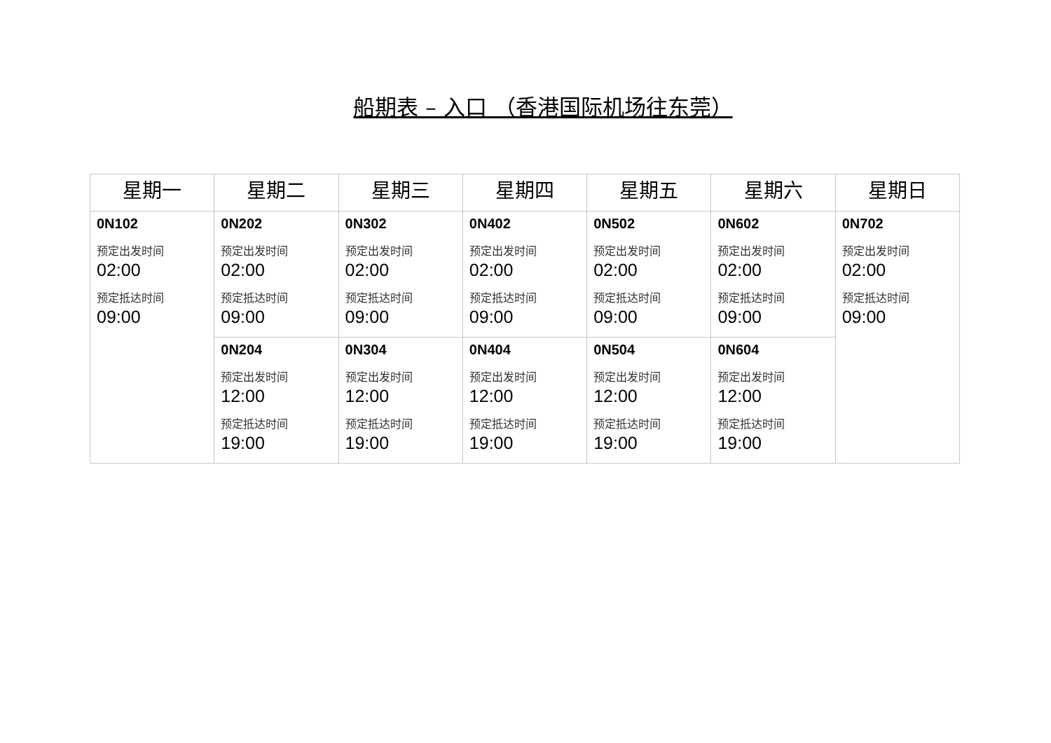船期表 – 入口 （香港国际机场往东莞）
| 星期一 | 星期二 | 星期三 | 星期四 | 星期五 | 星期六 | 星期日 |
| --- | --- | --- | --- | --- | --- | --- |
| 0N102 预定出发时间 02:00 预定抵达时间 09:00 | 0N202 预定出发时间 02:00 预定抵达时间 09:00 | 0N302 预定出发时间 02:00 预定抵达时间 09:00 | 0N402 预定出发时间 02:00 预定抵达时间 09:00 | 0N502 预定出发时间 02:00 预定抵达时间 09:00 | 0N602 预定出发时间 02:00 预定抵达时间 09:00 | 0N702 预定出发时间 02:00 预定抵达时间 09:00 |
| | 0N204 预定出发时间 12:00 预定抵达时间 19:00 | 0N304 预定出发时间 12:00 预定抵达时间 19:00 | 0N404 预定出发时间 12:00 预定抵达时间 19:00 | 0N504 预定出发时间 12:00 预定抵达时间 19:00 | 0N604 预定出发时间 12:00 预定抵达时间 19:00 | |